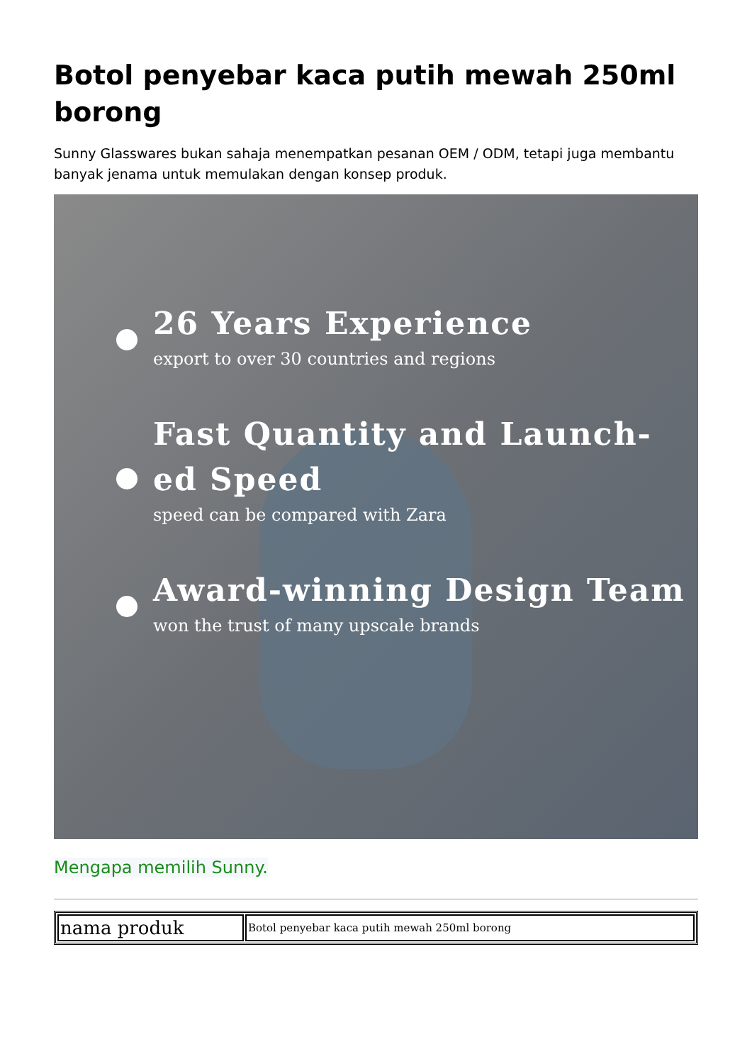Botol penyebar kaca putih mewah 250ml borong
Sunny Glasswares bukan sahaja menempatkan pesanan OEM / ODM, tetapi juga membantu banyak jenama untuk memulakan dengan konsep produk.
26 Years Experience
export to over 30 countries and regions
Fast Quantity and Launch-
ed Speed
speed can be compared with Zara
Award-winning Design Team
won the trust of many upscale brands
Mengapa memilih Sunny.
| nama produk | Botol penyebar kaca putih mewah 250ml borong |